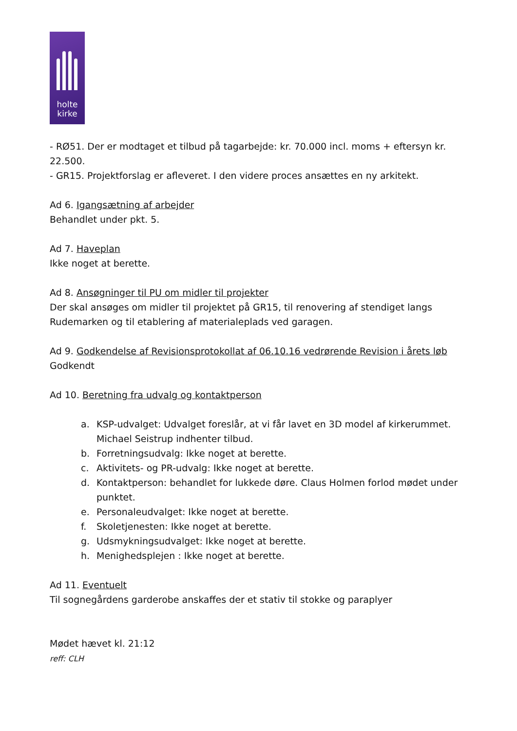holte
kirke
- RØ51. Der er modtaget et tilbud på tagarbejde: kr. 70.000 incl. moms + eftersyn kr. 22.500.
- GR15. Projektforslag er afleveret. I den videre proces ansættes en ny arkitekt.
Ad 6. Igangsætning af arbejder
Behandlet under pkt. 5.
Ad 7. Haveplan
Ikke noget at berette.
Ad 8. Ansøgninger til PU om midler til projekter
Der skal ansøges om midler til projektet på GR15, til renovering af stendiget langs Rudemarken og til etablering af materialeplads ved garagen.
Ad 9. Godkendelse af Revisionsprotokollat af 06.10.16 vedrørende Revision i årets løb
Godkendt
Ad 10. Beretning fra udvalg og kontaktperson
a. KSP-udvalget: Udvalget foreslår, at vi får lavet en 3D model af kirkerummet. Michael Seistrup indhenter tilbud.
b. Forretningsudvalg: Ikke noget at berette.
c. Aktivitets- og PR-udvalg: Ikke noget at berette.
d. Kontaktperson: behandlet for lukkede døre. Claus Holmen forlod mødet under punktet.
e. Personaleudvalget: Ikke noget at berette.
f. Skoletjenesten: Ikke noget at berette.
g. Udsmykningsudvalget: Ikke noget at berette.
h. Menighedsplejen : Ikke noget at berette.
Ad 11. Eventuelt
Til sognegårdens garderobe anskaffes der et stativ til stokke og paraplyer
Mødet hævet kl. 21:12
reff: CLH